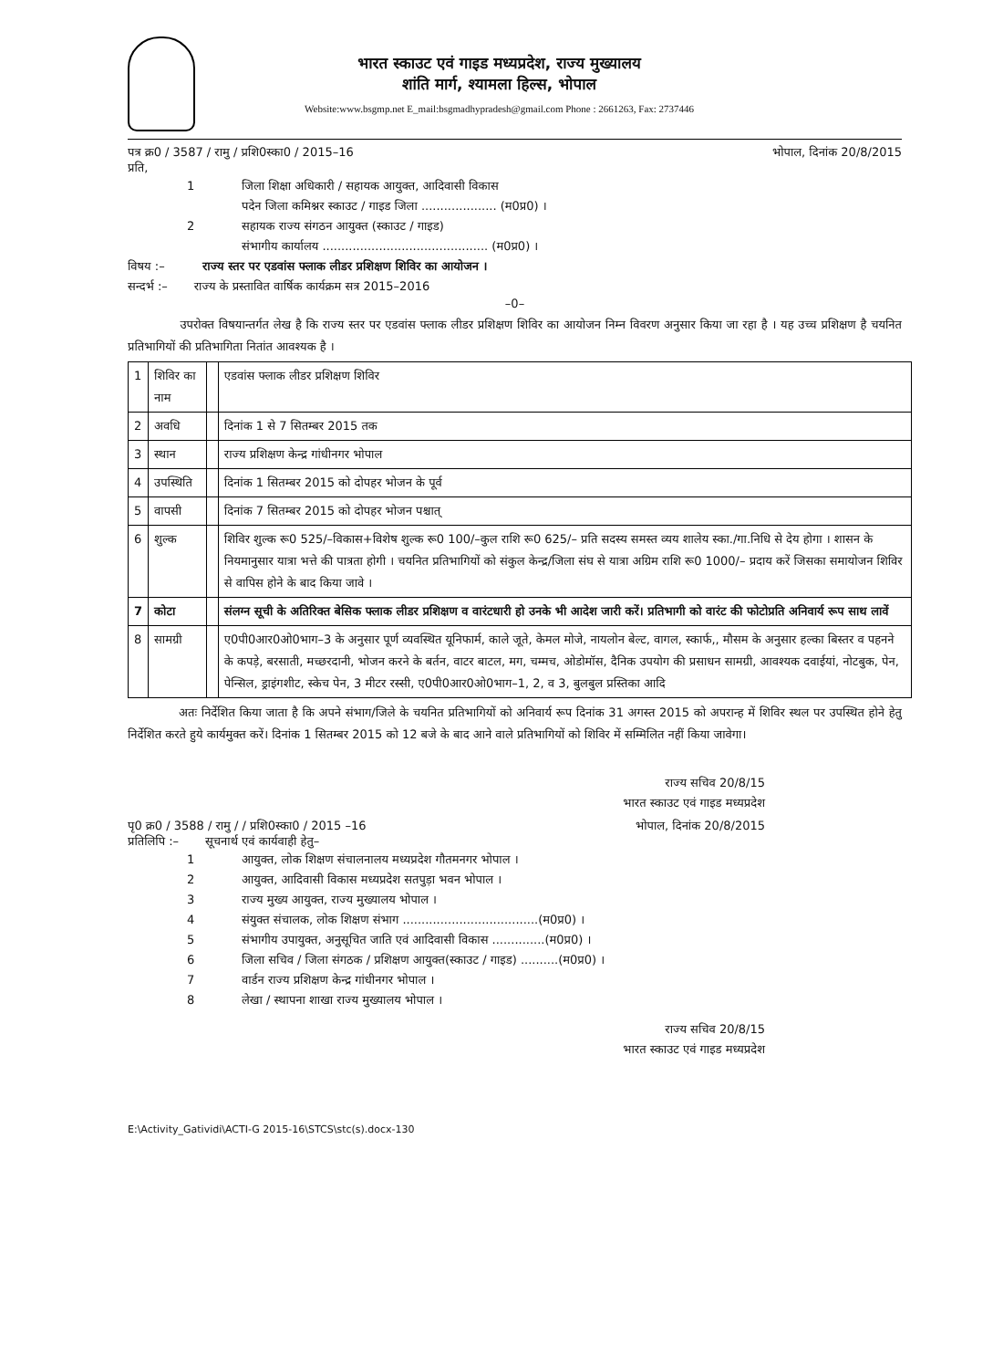भारत स्काउट एवं गाइड मध्यप्रदेश, राज्य मुख्यालय
शांति मार्ग, श्यामला हिल्स, भोपाल
Website:www.bsgmp.net E_mail:bsgmadhypradesh@gmail.com Phone : 2661263, Fax: 2737446
पत्र क्र0 / 3587 / रामु / प्रशि0स्का0 / 2015–16 भोपाल, दिनांक 20/8/2015
प्रति,
1 जिला शिक्षा अधिकारी / सहायक आयुक्त, आदिवासी विकास
पदेन जिला कमिश्नर स्काउट / गाइड जिला .................... (म0प्र0) ।
2 सहायक राज्य संगठन आयुक्त (स्काउट / गाइड)
संभागीय कार्यालय ............................................ (म0प्र0) ।
विषय :– राज्य स्तर पर एडवांस फ्लाक लीडर प्रशिक्षण शिविर का आयोजन ।
सन्दर्भ :– राज्य के प्रस्तावित वार्षिक कार्यक्रम सत्र 2015–2016
–0–
उपरोक्त विषयान्तर्गत लेख है कि राज्य स्तर पर एडवांस फ्लाक लीडर प्रशिक्षण शिविर का आयोजन निम्न विवरण अनुसार किया जा रहा है । यह उच्च प्रशिक्षण है चयनित प्रतिभागियों की प्रतिभागिता नितांत आवश्यक है ।
| 1 | शिविर का नाम | | एडवांस फ्लाक लीडर प्रशिक्षण शिविर |
| 2 | अवधि | | दिनांक 1 से 7 सितम्बर 2015 तक |
| 3 | स्थान | | राज्य प्रशिक्षण केन्द्र गांधीनगर भोपाल |
| 4 | उपस्थिति | | दिनांक 1 सितम्बर 2015 को दोपहर भोजन के पूर्व |
| 5 | वापसी | | दिनांक 7 सितम्बर 2015 को दोपहर भोजन पश्चात् |
| 6 | शुल्क | | शिविर शुल्क रू0 525/–विकास+विशेष शुल्क रू0 100/–कुल राशि रू0 625/– प्रति सदस्य समस्त व्यय शालेय स्का./गा.निधि से देय होगा । शासन के नियमानुसार यात्रा भत्ते की पात्रता होगी । चयनित प्रतिभागियों को संकुल केन्द्र/जिला संघ से यात्रा अग्रिम राशि रू0 1000/– प्रदाय करें जिसका समायोजन शिविर से वापिस होने के बाद किया जावे । |
| 7 | कोटा | | संलग्न सूची के अतिरिक्त बेसिक फ्लाक लीडर प्रशिक्षण व वारंटधारी हो उनके भी आदेश जारी करें। प्रतिभागी को वारंट की फोटोप्रति अनिवार्य रूप साथ लावें |
| 8 | सामग्री | | ए0पी0आर0ओ0भाग–3 के अनुसार पूर्ण व्यवस्थित यूनिफार्म, काले जूते, केमल मोजे, नायलोन बेल्ट, वागल, स्कार्फ,, मौसम के अनुसार हल्का बिस्तर व पहनने के कपड़े, बरसाती, मच्छरदानी, भोजन करने के बर्तन, वाटर बाटल, मग, चम्मच, ओडोमॉस, दैनिक उपयोग की प्रसाधन सामग्री, आवश्यक दवाईयां, नोटबुक, पेन, पेन्सिल, ड्राइंगशीट, स्केच पेन, 3 मीटर रस्सी, ए0पी0आर0ओ0भाग–1, 2, व 3, बुलबुल प्रस्तिका आदि |
अतः निर्देशित किया जाता है कि अपने संभाग/जिले के चयनित प्रतिभागियों को अनिवार्य रूप दिनांक 31 अगस्त 2015 को अपरान्ह में शिविर स्थल पर उपस्थित होने हेतु निर्देशित करते हुये कार्यमुक्त करें। दिनांक 1 सितम्बर 2015 को 12 बजे के बाद आने वाले प्रतिभागियों को शिविर में सम्मिलित नहीं किया जावेगा।
राज्य सचिव 20/8/15
भारत स्काउट एवं गाइड मध्यप्रदेश
पृ0 क्र0 / 3588 / रामु / / प्रशि0स्का0 / 2015 –16 भोपाल, दिनांक 20/8/2015
प्रतिलिपि :– सूचनार्थ एवं कार्यवाही हेतु–
1 आयुक्त, लोक शिक्षण संचालनालय मध्यप्रदेश गौतमनगर भोपाल ।
2 आयुक्त, आदिवासी विकास मध्यप्रदेश सतपुड़ा भवन भोपाल ।
3 राज्य मुख्य आयुक्त, राज्य मुख्यालय भोपाल ।
4 संयुक्त संचालक, लोक शिक्षण संभाग ....................................(म0प्र0) ।
5 संभागीय उपायुक्त, अनुसूचित जाति एवं आदिवासी विकास ..............(म0प्र0) ।
6 जिला सचिव / जिला संगठक / प्रशिक्षण आयुक्त(स्काउट / गाइड) ..........(म0प्र0) ।
7 वार्डन राज्य प्रशिक्षण केन्द्र गांधीनगर भोपाल ।
8 लेखा / स्थापना शाखा राज्य मुख्यालय भोपाल ।
राज्य सचिव 20/8/15
भारत स्काउट एवं गाइड मध्यप्रदेश
E:\Activity_Gatividi\ACTI-G 2015-16\STCS\stc(s).docx-130